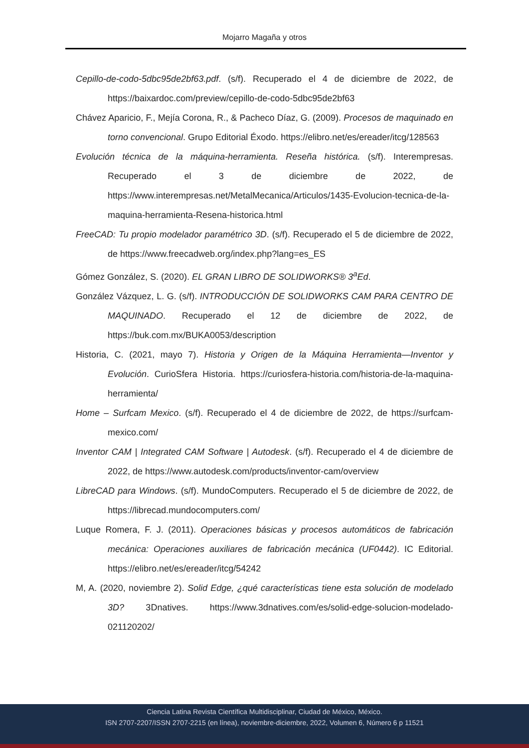Mojarro Magaña y otros
Cepillo-de-codo-5dbc95de2bf63.pdf. (s/f). Recuperado el 4 de diciembre de 2022, de https://baixardoc.com/preview/cepillo-de-codo-5dbc95de2bf63
Chávez Aparicio, F., Mejía Corona, R., & Pacheco Díaz, G. (2009). Procesos de maquinado en torno convencional. Grupo Editorial Éxodo. https://elibro.net/es/ereader/itcg/128563
Evolución técnica de la máquina-herramienta. Reseña histórica. (s/f). Interempresas. Recuperado el 3 de diciembre de 2022, de https://www.interempresas.net/MetalMecanica/Articulos/1435-Evolucion-tecnica-de-la-maquina-herramienta-Resena-historica.html
FreeCAD: Tu propio modelador paramétrico 3D. (s/f). Recuperado el 5 de diciembre de 2022, de https://www.freecadweb.org/index.php?lang=es_ES
Gómez González, S. (2020). EL GRAN LIBRO DE SOLIDWORKS® 3<sup>a</sup>Ed.
González Vázquez, L. G. (s/f). INTRODUCCIÓN DE SOLIDWORKS CAM PARA CENTRO DE MAQUINADO. Recuperado el 12 de diciembre de 2022, de https://buk.com.mx/BUKA0053/description
Historia, C. (2021, mayo 7). Historia y Origen de la Máquina Herramienta—Inventor y Evolución. CurioSfera Historia. https://curiosfera-historia.com/historia-de-la-maquina-herramienta/
Home – Surfcam Mexico. (s/f). Recuperado el 4 de diciembre de 2022, de https://surfcam-mexico.com/
Inventor CAM | Integrated CAM Software | Autodesk. (s/f). Recuperado el 4 de diciembre de 2022, de https://www.autodesk.com/products/inventor-cam/overview
LibreCAD para Windows. (s/f). MundoComputers. Recuperado el 5 de diciembre de 2022, de https://librecad.mundocomputers.com/
Luque Romera, F. J. (2011). Operaciones básicas y procesos automáticos de fabricación mecánica: Operaciones auxiliares de fabricación mecánica (UF0442). IC Editorial. https://elibro.net/es/ereader/itcg/54242
M, A. (2020, noviembre 2). Solid Edge, ¿qué características tiene esta solución de modelado 3D? 3Dnatives. https://www.3dnatives.com/es/solid-edge-solucion-modelado-021120202/
Ciencia Latina Revista Científica Multidisciplinar, Ciudad de México, México.
ISN 2707-2207/ISSN 2707-2215 (en línea), noviembre-diciembre, 2022, Volumen 6, Número 6 p 11521